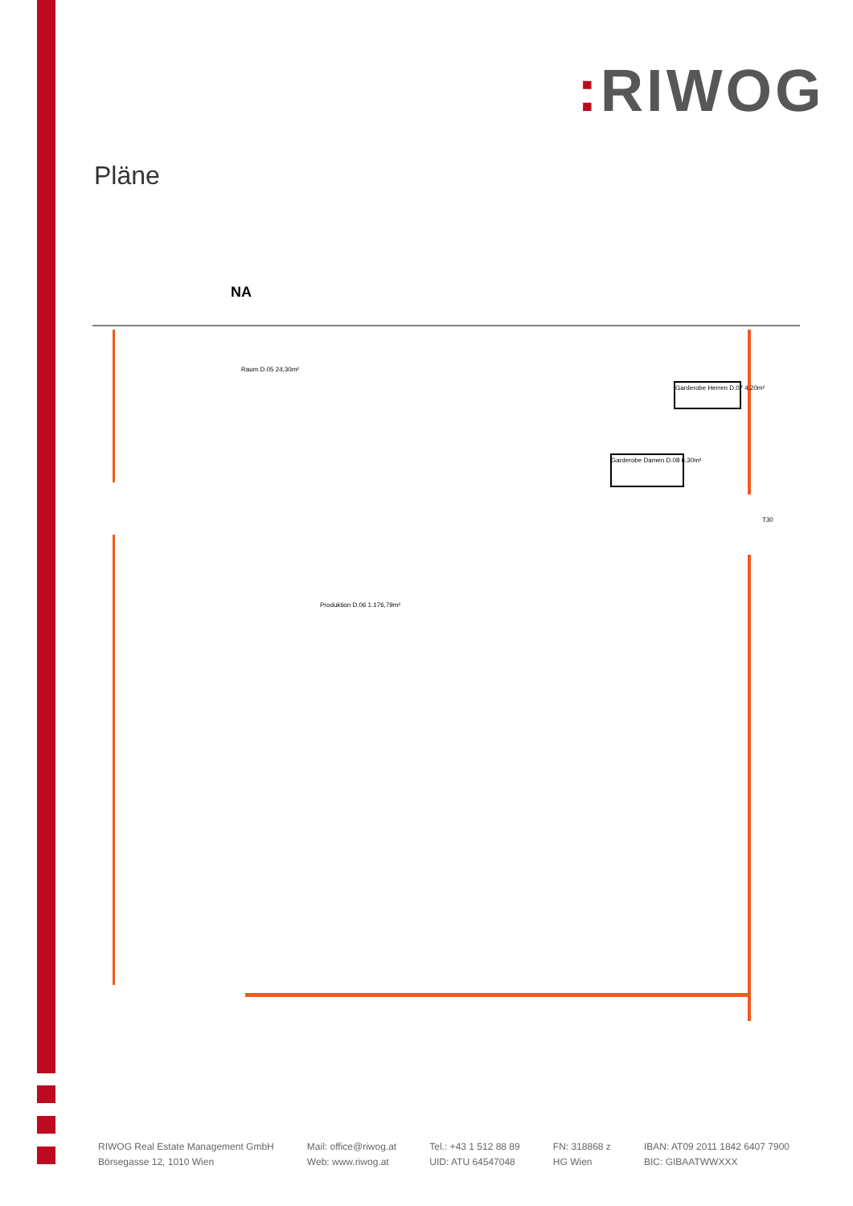: RIWOG
Pläne
NA
Raum D.05 24,30m²
Produktion D.06 1.176,79m²
Garderobe Herren D.07 4,20m²
Garderobe Damen D.08 6,30m²
T30
RIWOG Real Estate Management GmbH
Börsegasse 12, 1010 Wien
Mail: office@riwog.at
Web: www.riwog.at
Tel.: +43 1 512 88 89
UID: ATU 64547048
FN: 318868 z
HG Wien
IBAN: AT09 2011 1842 6407 7900
BIC: GIBAATWWXXX